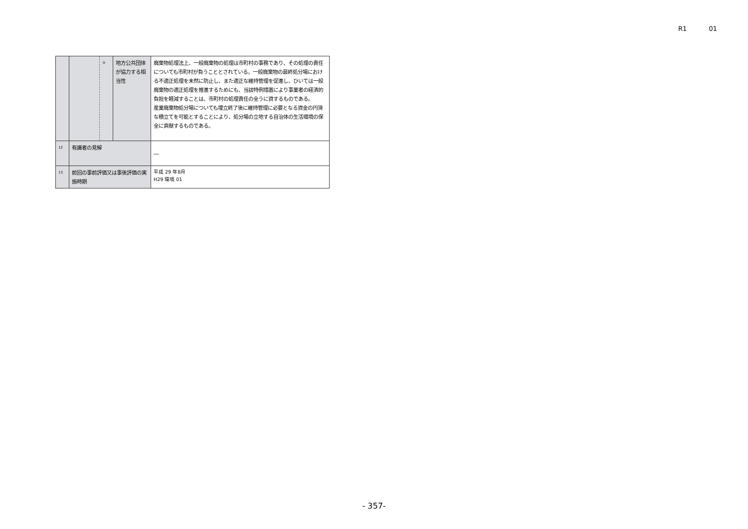R1 01
| | | ③ | 地方公共団体が協力する相当性 | 廃棄物処理法上、一般廃棄物の処理は市町村の事務であり、その処理の責任についても市町村が負うこととされている。一般廃棄物の最終処分場における不適正処理を未然に防止し、また適正な維持管理を促進し、ひいては一般廃棄物の適正処理を推進するためにも、当該特例措置により事業者の経済的負担を軽減することは、市町村の処理責任の全うに資するものである。 産業廃棄物処分場についても埋立終了後に維持管理に必要となる資金の円滑な積立てを可能とすることにより、処分場の立地する自治体の生活環境の保全に貢献するものである。 |
| 12 | 有識者の見解 | | | ― |
| 13 | 前回の事前評価又は事後評価の実施時期 | | | 平成 29 年8月 H29 環境 01 |
- 357-